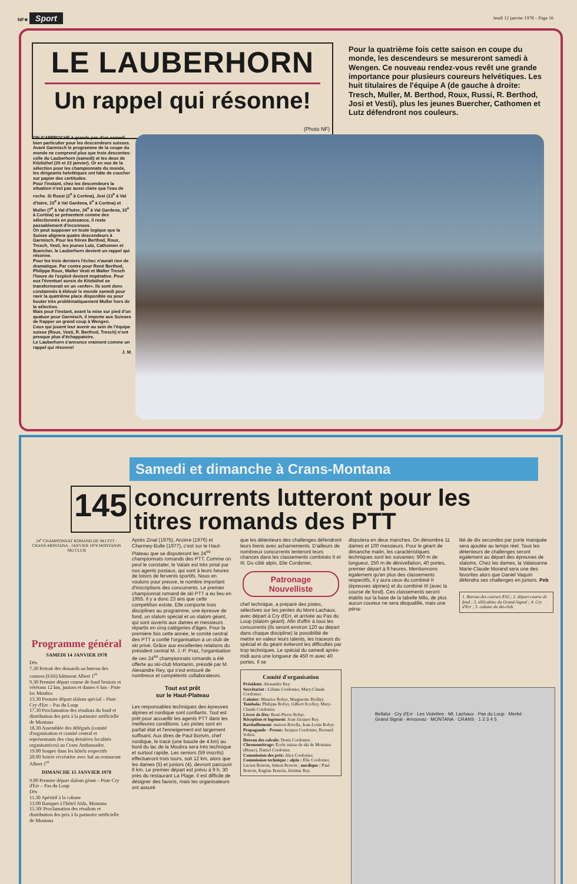NF★ Sport Jeudi 12 janvier 1978 – Page 16
LE LAUBERHORN
Un rappel qui résonne!
Pour la quatrième fois cette saison en coupe du monde, les descendeurs se mesureront samedi à Wengen. Ce nouveau rendez-vous revêt une grande importance pour plusieurs coureurs helvétiques. Les huit titulaires de l'équipe A (de gauche à droite: Tresch, Muller, M. Berthod, Roux, Russi, R. Berthod, Josi et Vesti), plus les jeunes Buercher, Cathomen et Lutz défendront nos couleurs.
(Photo NF)
ON S'APPROCHE à grands pas d'un samedi bien particulier pour les descendeurs suisses. Avant Garmisch le programme de la coupe du monde ne comprend plus que trois descentes: celle du Lauberhorn (samedi) et les deux de Kitzbühel (20 et 22 janvier). Or en vue de la sélection pour les championnats du monde, les dirigeants helvétiques ont hâte de coucher sur papier des certitudes.
Pour l'instant, chez les descendeurs la situation n'est pas aussi claire que l'eau de roche. Si Russi (2<sup>e</sup> à Cortina), Josi (13<sup>e</sup> à Val d'Isère, 10<sup>e</sup> à Val Gardena, 6<sup>e</sup> à Cortina) et Muller (7<sup>e</sup> à Val d'Isère, 24<sup>e</sup> à Val Gardena, 10<sup>e</sup> à Cortina) se présentent comme des sélectionnés en puissance, il reste passablement d'inconnues.
On peut supposer en toute logique que la Suisse alignera quatre descendeurs à Garmisch. Pour les frères Berthod, Roux, Tresch, Vesti, les jeunes Lutz, Cathomen et Buercher, le Lauberhorn devient un rappel qui résonne.
Pour les trois derniers l'échec n'aurait rien de dramatique. Par contre pour René Berthod, Philippe Roux, Walter Vesti et Walter Tresch l'heure de l'exploit devient impérative. Pour eux l'éventuel sursis de Kitzbühel se transformerait en un «enfer». Ils sont donc condamnés à éblouir le monde samedi pour ravir la quatrième place disponible ou pour bouter très problématiquement Muller hors de la sélection.
Mais pour l'instant, avant la mise sur pied d'un quatuor pour Garmisch, il importe aux Suisses de frapper un grand coup à Wengen.
Ceux qui jouent leur avenir au sein de l'équipe suisse (Roux, Vesti, R. Berthod, Tresch) n'ont presque plus d'échappatoire.
Le Lauberhorn s'annonce vraiment comme un rappel qui résonne!
J. M.
Samedi et dimanche à Crans-Montana
145
concurrents lutteront pour les titres romands des PTT
24<sup>e</sup> CHAMPIONNAT ROMAND DE SKI PTT - CRANS-MONTANA - JANVIER 1978 MONTANIN SKI CLUB
Programme général
SAMEDI 14 JANVIER 1978
Dès
7.30 Retrait des dossards au bureau des courses (ESS) bâtiment Albert 1<sup>er</sup>
9.30 Premier départ course de fond Seniors et vétérans 12 km, juniors et dames 6 km - Piste lac Moubra
13.30 Premier départ slalom spécial – Piste Cry d'Err – Pas du Loup
17.30 Proclamation des résultats du fond et distribution des prix à la patinoire artificielle de Montana
18.30 Assemblée des délégués (comité d'organisation et comité central et représentants des cinq dernières localités organisatrices) au Crans Ambassador.
19.00 Souper dans les hôtels respectifs
20.00 Soirée récréative avec bal au restaurant Albert 1<sup>er</sup>
DIMANCHE 15 JANVIER 1978
9.00 Premier départ slalom géant – Piste Cry d'Err – Pas du Loup
Dès
11.30 Apéritif à la cabane
13.00 Banquet à l'hôtel Aïda, Montana
15.30/ Proclamation des résultats et distribution des prix à la patinoire artificielle de Montana
Après Zinal (1975), Anzère (1976) et Charmey-Bulle (1977), c'est sur le Haut-Plateau que se disputeront les 24<sup>es</sup> championnats romands des PTT. Comme on peut le constater, le Valais est très prisé par nos agents postaux, qui sont à leurs heures de loisirs de fervents sportifs. Nous en voulons pour preuve, le nombre important d'inscriptions des concurrents. Le premier championnat romand de ski PTT a eu lieu en 1955. Il y a donc 23 ans que cette compétition existe. Elle comporte trois disciplines au programme, une épreuve de fond, un slalom spécial et un slalom géant, qui sont ouverts aux dames et messieurs répartis en cinq catégories d'âges. Pour la première fois cette année, le comité central des PTT a confié l'organisation à un club de ski privé. Grâce aux excellentes relations du président central M. J.-P. Praz, l'organisation de ces 24<sup>es</sup> championnats romands a été offerte au ski-club Montanin, présidé par M. Alexandre Rey, qui s'est entouré de nombreux et compétents collaborateurs.
Tout est prêt
sur le Haut-Plateau
Les responsables techniques des épreuves alpines et nordique sont confiants. Tout est prêt pour accueillir les agents PTT dans les meilleures conditions. Les pistes sont en parfait état et l'enneigement est largement suffisant. Aux dires de Paul Bonvin, chef nordique, le tracé (une boucle de 4 km) au bord du lac de la Moubra sera très technique et surtout rapide. Les seniors (59 inscrits) effectueront trois tours, soit 12 km, alors que les dames (5) et juniors (4), devront parcourir 6 km. Le premier départ est prévu à 9 h. 30 près du restaurant La Plage. Il est difficile de désigner des favoris, mais les organisateurs ont assuré
que les détenteurs des challenges défendront leurs biens avec acharnements. D'ailleurs de nombreux concurrents tenteront leurs chances dans les classements combinés II et III. Du côté alpin, Elie Cordonier,
Patronage
Nouvelliste
chef technique, a préparé des pistes, sélectives sur les pentes du Mont-Lachaux, avec départ à Cry d'Err, et arrivée au Pas du Loup (slalom géant). Afin d'offrir à tous les concurrents (ils seront environ 120 au départ dans chaque discipline) la possibilité de mettre en valeur leurs talents, les traceurs du spécial et du géant éviteront les difficultés par trop techniques. Le spécial du samedi après-midi aura une longueur de 450 m avec 40 portes. Il se
Comité d'organisation
Président: Alexandre Rey
Secrétariat : Liliane Cordonier, Mary-Claude Cordonier.
Caissier: Maurice Robyr, Marguerite Biollay.
Tombola: Philippe Robyr, Gilbert Ecoffey, Mary-Claude Cordonier.
Livret de fête: René-Pierre Robyr.
Réception et logement: Jean-Jacques Rey.
Ravitaillement: maison Rivella, Jean-Louis Robyr.
Propagande - Presse: Jacques Cordonier, Bernard Solioz.
Bureau des calculs: Denis Cordonier.
Chronométrage: Ecole suisse de ski de Montana (Heuer), Daniel Cordonier.
Commission des prix: Alex Cordonier.
Commission technique : alpin : Elie Cordonier, Lucien Bonvin, Simon Bonvin ; nordique : Paul Bonvin, Eugène Bonvin, Jérémie Rey.
disputera en deux manches. On dénombre 11 dames et 100 messieurs. Pour le géant de dimanche matin, les caractéristiques techniques sont les suivantes: 900 m de longueur, 250 m de dénivellation, 40 portes, premier départ à 9 heures. Mentionnons également qu'en plus des classements respectifs, il y aura ceux du combiné II (épreuves alpines) et du combiné III (avec la course de fond). Ces classements seront établis sur la base de la tabelle Milo, de plus aucun coureur ne sera disqualifié, mais une péna-
lité de dix secondes par porte manquée sera ajoutée au temps réel. Tous les détenteurs de challenges seront également au départ des épreuves de slaloms. Chez les dames, la Valaisanne Marie-Claude Morand sera une des favorites alors que Daniel Vaquin défendra ses challenges en juniors. Peb
1. Bureau des courses ESS ; 2. départ course de fond ; 3. télécabine du Grand-Signal ; 4. Cry d'Err ; 5. cabane du ski-club.
Bellalui · Cry d'Err · Les Violettes · Mt. Lachaux · Pas du Loup · Merbé · Grand Signal · Arnouvaz · MONTANA · CRANS · 1 2 3 4 5